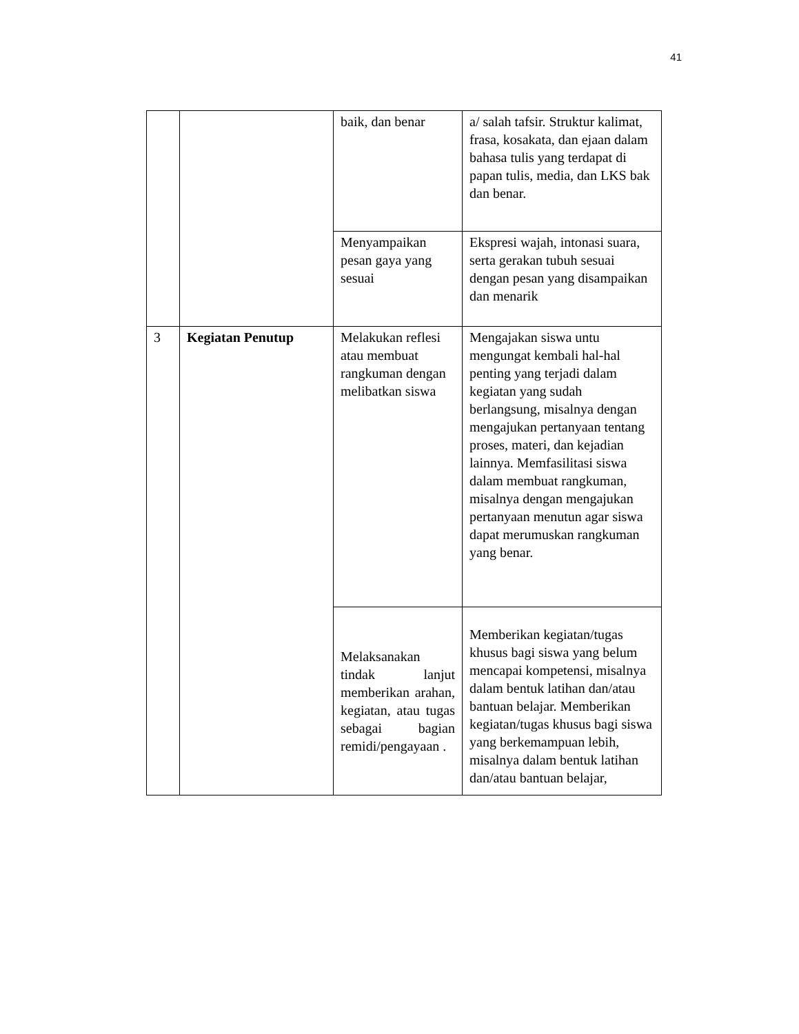41
| | | baik, dan benar | a/ salah tafsir. Struktur kalimat, frasa, kosakata, dan ejaan dalam bahasa tulis yang terdapat di papan tulis, media, dan LKS bak dan benar. |
| | | Menyampaikan pesan gaya yang sesuai | Ekspresi wajah, intonasi suara, serta gerakan tubuh sesuai dengan pesan yang disampaikan dan menarik |
| 3 | Kegiatan Penutup | Melakukan reflesi atau membuat rangkuman dengan melibatkan siswa | Mengajakan siswa untu mengungat kembali hal-hal penting yang terjadi dalam kegiatan yang sudah berlangsung, misalnya dengan mengajukan pertanyaan tentang proses, materi, dan kejadian lainnya. Memfasilitasi siswa dalam membuat rangkuman, misalnya dengan mengajukan pertanyaan menutun agar siswa dapat merumuskan rangkuman yang benar. |
| | | Melaksanakan tindak lanjut memberikan arahan, kegiatan, atau tugas sebagai bagian remidi/pengayaan . | Memberikan kegiatan/tugas khusus bagi siswa yang belum mencapai kompetensi, misalnya dalam bentuk latihan dan/atau bantuan belajar. Memberikan kegiatan/tugas khusus bagi siswa yang berkemampuan lebih, misalnya dalam bentuk latihan dan/atau bantuan belajar, |